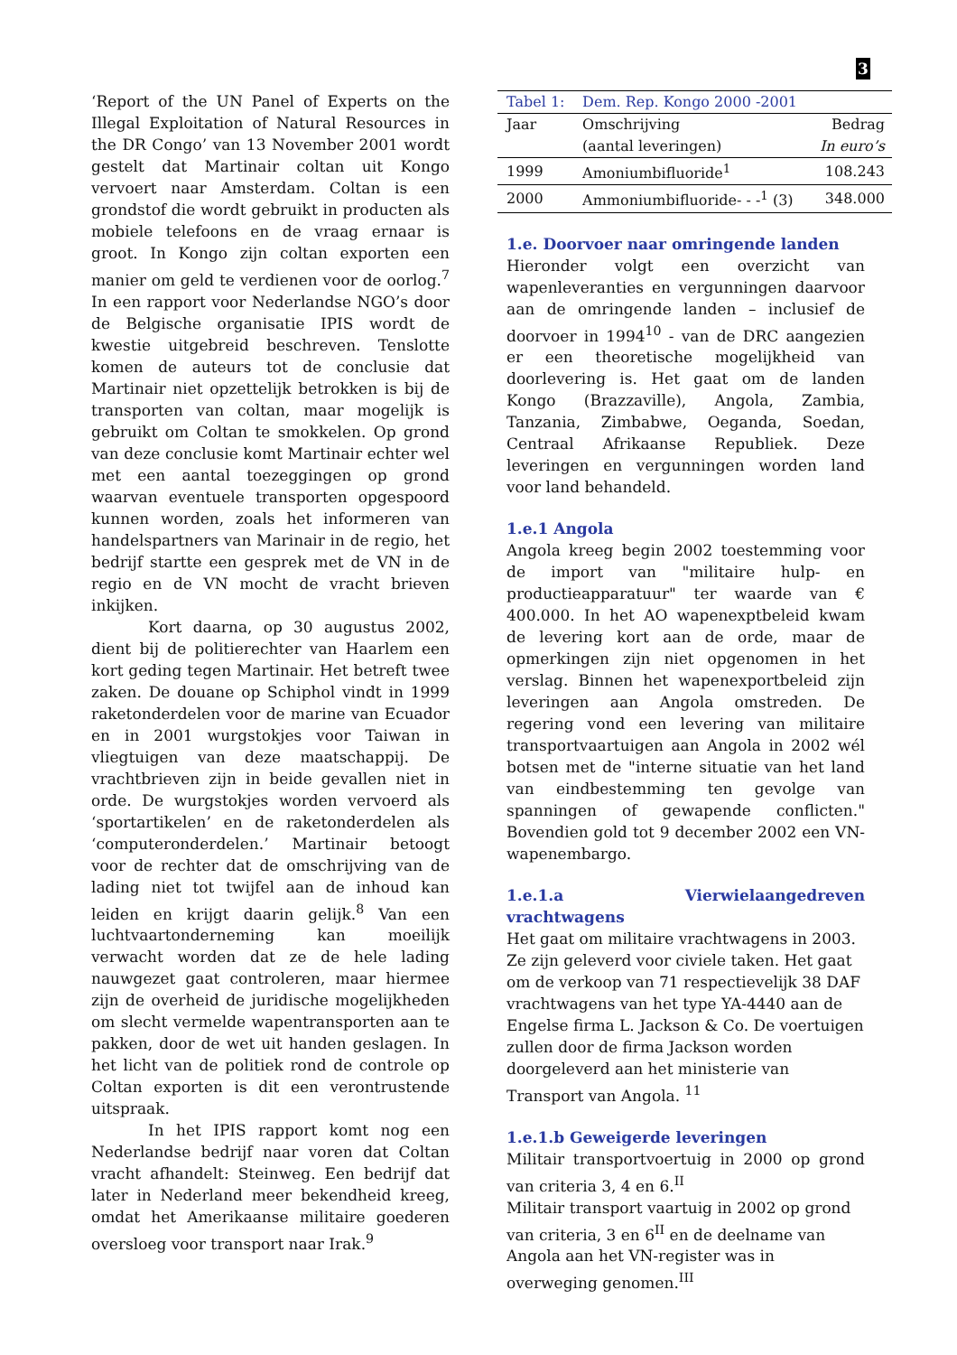3
‘Report of the UN Panel of Experts on the Illegal Exploitation of Natural Resources in the DR Congo’ van 13 November 2001 wordt gestelt dat Martinair coltan uit Kongo vervoert naar Amsterdam. Coltan is een grondstof die wordt gebruikt in producten als mobiele telefoons en de vraag ernaar is groot. In Kongo zijn coltan exporten een manier om geld te verdienen voor de oorlog.<sup>7</sup> In een rapport voor Nederlandse NGO’s door de Belgische organisatie IPIS wordt de kwestie uitgebreid beschreven. Tenslotte komen de auteurs tot de conclusie dat Martinair niet opzettelijk betrokken is bij de transporten van coltan, maar mogelijk is gebruikt om Coltan te smokkelen. Op grond van deze conclusie komt Martinair echter wel met een aantal toezeggingen op grond waarvan eventuele transporten opgespoord kunnen worden, zoals het informeren van handelspartners van Marinair in de regio, het bedrijf startte een gesprek met de VN in de regio en de VN mocht de vracht brieven inkijken.
Kort daarna, op 30 augustus 2002, dient bij de politierechter van Haarlem een kort geding tegen Martinair. Het betreft twee zaken. De douane op Schiphol vindt in 1999 raketonderdelen voor de marine van Ecuador en in 2001 wurgstokjes voor Taiwan in vliegtuigen van deze maatschappij. De vrachtbrieven zijn in beide gevallen niet in orde. De wurgstokjes worden vervoerd als ‘sportartikelen’ en de raketonderdelen als ‘computeronderdelen.’ Martinair betoogt voor de rechter dat de omschrijving van de lading niet tot twijfel aan de inhoud kan leiden en krijgt daarin gelijk.<sup>8</sup> Van een luchtvaartonderneming kan moeilijk verwacht worden dat ze de hele lading nauwgezet gaat controleren, maar hiermee zijn de overheid de juridische mogelijkheden om slecht vermelde wapentransporten aan te pakken, door de wet uit handen geslagen. In het licht van de politiek rond de controle op Coltan exporten is dit een verontrustende uitspraak.
In het IPIS rapport komt nog een Nederlandse bedrijf naar voren dat Coltan vracht afhandelt: Steinweg. Een bedrijf dat later in Nederland meer bekendheid kreeg, omdat het Amerikaanse militaire goederen oversloeg voor transport naar Irak.<sup>9</sup>
| Tabel 1: | Dem. Rep. Kongo 2000 -2001 | |
| Jaar | Omschrijving | Bedrag |
| | (aantal leveringen) | In euro’s |
| 1999 | Amoniumbifluoride<sup>1</sup> | 108.243 |
| 2000 | Ammoniumbifluoride- - -<sup>1</sup> (3) | 348.000 |
1.e. Doorvoer naar omringende landen
Hieronder volgt een overzicht van wapenleveranties en vergunningen daarvoor aan de omringende landen – inclusief de doorvoer in 1994<sup>10</sup> - van de DRC aangezien er een theoretische mogelijkheid van doorlevering is. Het gaat om de landen Kongo (Brazzaville), Angola, Zambia, Tanzania, Zimbabwe, Oeganda, Soedan, Centraal Afrikaanse Republiek. Deze leveringen en vergunningen worden land voor land behandeld.
1.e.1 Angola
Angola kreeg begin 2002 toestemming voor de import van "militaire hulp- en productieapparatuur" ter waarde van € 400.000. In het AO wapenexptbeleid kwam de levering kort aan de orde, maar de opmerkingen zijn niet opgenomen in het verslag. Binnen het wapenexportbeleid zijn leveringen aan Angola omstreden. De regering vond een levering van militaire transportvaartuigen aan Angola in 2002 wél botsen met de "interne situatie van het land van eindbestemming ten gevolge van spanningen of gewapende conflicten." Bovendien gold tot 9 december 2002 een VN-wapenembargo.
1.e.1.a Vierwielaangedreven vrachtwagens
Het gaat om militaire vrachtwagens in 2003. Ze zijn geleverd voor civiele taken. Het gaat om de verkoop van 71 respectievelijk 38 DAF vrachtwagens van het type YA-4440 aan de Engelse firma L. Jackson & Co. De voertuigen zullen door de firma Jackson worden doorgeleverd aan het ministerie van Transport van Angola. <sup>11</sup>
1.e.1.b Geweigerde leveringen
Militair transportvoertuig in 2000 op grond van criteria 3, 4 en 6.<sup>II</sup>
Militair transport vaartuig in 2002 op grond van criteria, 3 en 6<sup>II</sup> en de deelname van Angola aan het VN-register was in overweging genomen.<sup>III</sup>